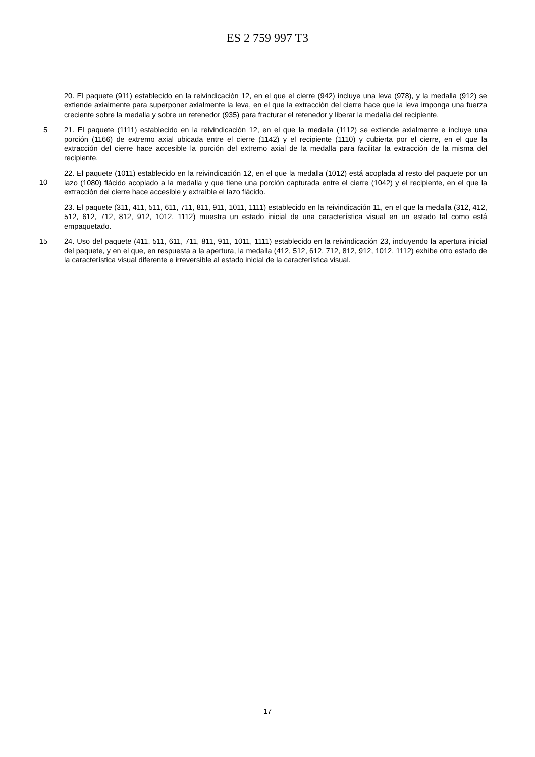ES 2 759 997 T3
20. El paquete (911) establecido en la reivindicación 12, en el que el cierre (942) incluye una leva (978), y la medalla (912) se extiende axialmente para superponer axialmente la leva, en el que la extracción del cierre hace que la leva imponga una fuerza creciente sobre la medalla y sobre un retenedor (935) para fracturar el retenedor y liberar la medalla del recipiente.
5 21. El paquete (1111) establecido en la reivindicación 12, en el que la medalla (1112) se extiende axialmente e incluye una porción (1166) de extremo axial ubicada entre el cierre (1142) y el recipiente (1110) y cubierta por el cierre, en el que la extracción del cierre hace accesible la porción del extremo axial de la medalla para facilitar la extracción de la misma del recipiente.
10
22. El paquete (1011) establecido en la reivindicación 12, en el que la medalla (1012) está acoplada al resto del paquete por un lazo (1080) flácido acoplado a la medalla y que tiene una porción capturada entre el cierre (1042) y el recipiente, en el que la extracción del cierre hace accesible y extraíble el lazo flácido.
23. El paquete (311, 411, 511, 611, 711, 811, 911, 1011, 1111) establecido en la reivindicación 11, en el que la medalla (312, 412, 512, 612, 712, 812, 912, 1012, 1112) muestra un estado inicial de una característica visual en un estado tal como está empaquetado.
15 24. Uso del paquete (411, 511, 611, 711, 811, 911, 1011, 1111) establecido en la reivindicación 23, incluyendo la apertura inicial del paquete, y en el que, en respuesta a la apertura, la medalla (412, 512, 612, 712, 812, 912, 1012, 1112) exhibe otro estado de la característica visual diferente e irreversible al estado inicial de la característica visual.
17